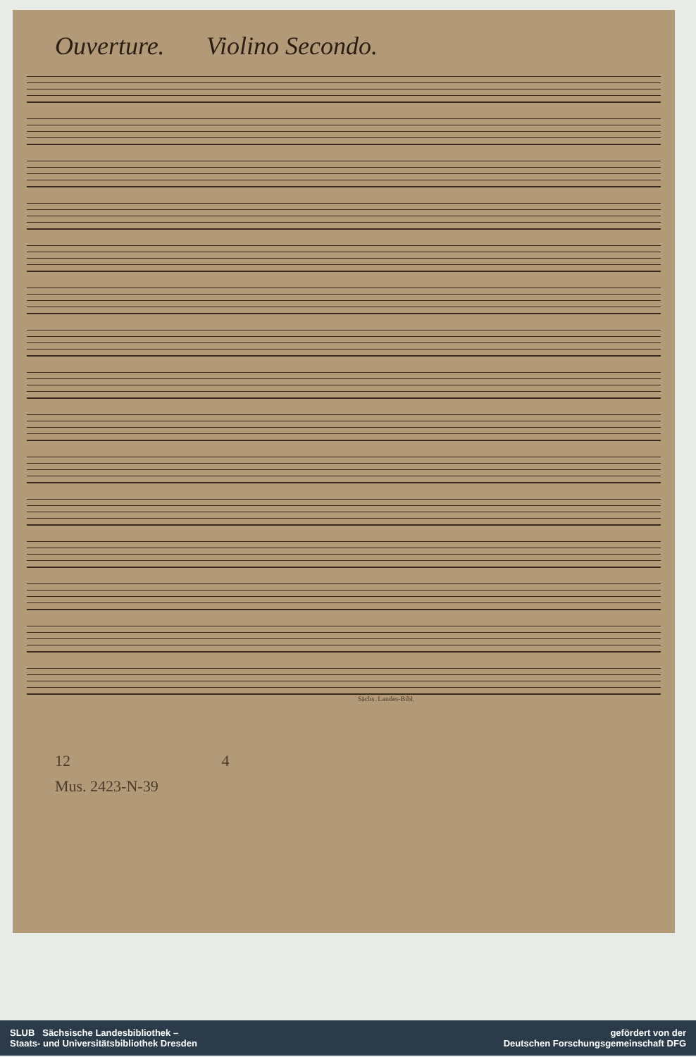Ouverture. Violino Secondo.
Sächs. Landes-Bibl.
12 4
Mus. 2423-N-39
SLUB Sächsische Landesbibliothek –
Staats- und Universitätsbibliothek Dresden
gefördert von der
Deutschen Forschungsgemeinschaft DFG